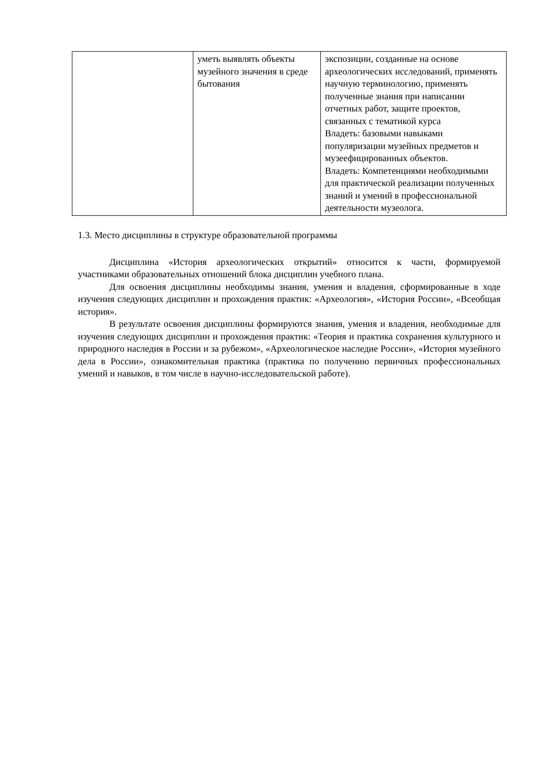| | уметь выявлять объекты музейного значения в среде бытования | экспозиции, созданные на основе археологических исследований, применять научную терминологию, применять полученные знания при написании отчетных работ, защите проектов, связанных с тематикой курса Владеть: базовыми навыками популяризации музейных предметов и музеефицированных объектов. Владеть: Компетенциями необходимыми для практической реализации полученных знаний и умений в профессиональной деятельности музеолога. |
1.3. Место дисциплины в структуре образовательной программы
Дисциплина «История археологических открытий» относится к части, формируемой участниками образовательных отношений блока дисциплин учебного плана.
Для освоения дисциплины необходимы знания, умения и владения, сформированные в ходе изучения следующих дисциплин и прохождения практик: «Археология», «История России», «Всеобщая история».
В результате освоения дисциплины формируются знания, умения и владения, необходимые для изучения следующих дисциплин и прохождения практик: «Теория и практика сохранения культурного и природного наследия в России и за рубежом», «Археологическое наследие России», «История музейного дела в России», ознакомительная практика (практика по получению первичных профессиональных умений и навыков, в том числе в научно-исследовательской работе).